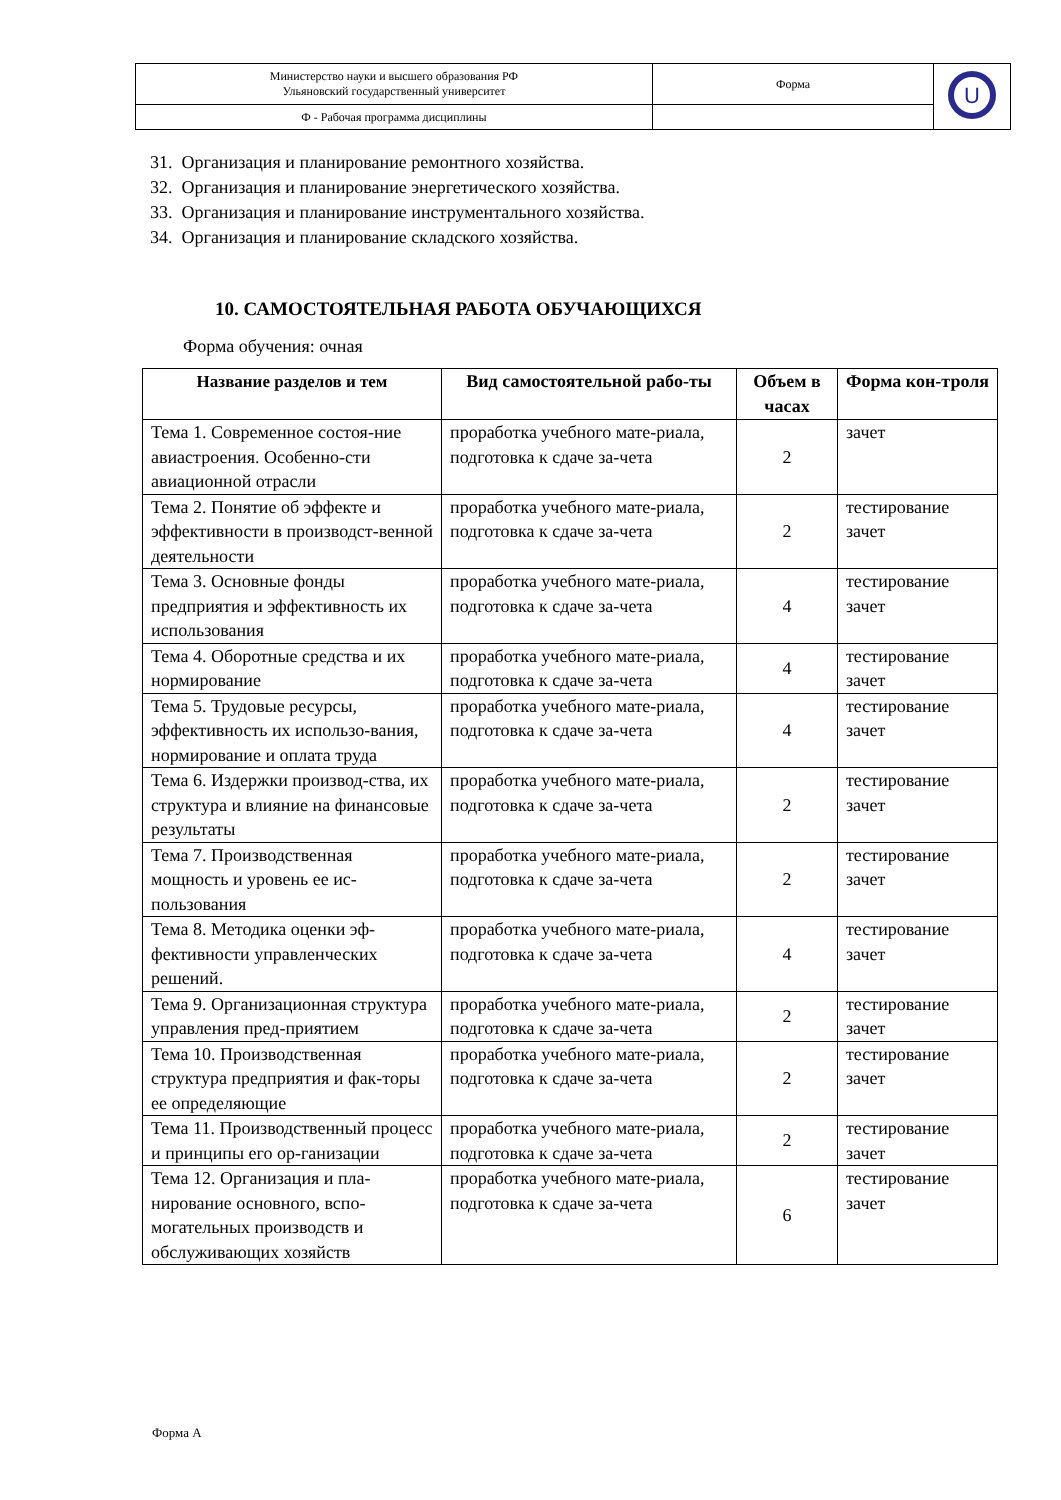| Министерство науки и высшего образования РФ Ульяновский государственный университет | Форма | U |
| Ф - Рабочая программа дисциплины | | |
31. Организация и планирование ремонтного хозяйства.
32. Организация и планирование энергетического хозяйства.
33. Организация и планирование инструментального хозяйства.
34. Организация и планирование складского хозяйства.
10. САМОСТОЯТЕЛЬНАЯ РАБОТА ОБУЧАЮЩИХСЯ
Форма обучения: очная
| Название разделов и тем | Вид самостоятельной рабо-ты | Объем в часах | Форма кон-троля |
| --- | --- | --- | --- |
| Тема 1. Современное состоя-ние авиастроения. Особенно-сти авиационной отрасли | проработка учебного мате-риала, подготовка к сдаче за-чета | 2 | зачет |
| Тема 2. Понятие об эффекте и эффективности в производст-венной деятельности | проработка учебного мате-риала, подготовка к сдаче за-чета | 2 | тестирование зачет |
| Тема 3. Основные фонды предприятия и эффективность их использования | проработка учебного мате-риала, подготовка к сдаче за-чета | 4 | тестирование зачет |
| Тема 4. Оборотные средства и их нормирование | проработка учебного мате-риала, подготовка к сдаче за-чета | 4 | тестирование зачет |
| Тема 5. Трудовые ресурсы, эффективность их использо-вания, нормирование и оплата труда | проработка учебного мате-риала, подготовка к сдаче за-чета | 4 | тестирование зачет |
| Тема 6. Издержки производ-ства, их структура и влияние на финансовые результаты | проработка учебного мате-риала, подготовка к сдаче за-чета | 2 | тестирование зачет |
| Тема 7. Производственная мощность и уровень ее ис-пользования | проработка учебного мате-риала, подготовка к сдаче за-чета | 2 | тестирование зачет |
| Тема 8. Методика оценки эф-фективности управленческих решений. | проработка учебного мате-риала, подготовка к сдаче за-чета | 4 | тестирование зачет |
| Тема 9. Организационная структура управления пред-приятием | проработка учебного мате-риала, подготовка к сдаче за-чета | 2 | тестирование зачет |
| Тема 10. Производственная структура предприятия и фак-торы ее определяющие | проработка учебного мате-риала, подготовка к сдаче за-чета | 2 | тестирование зачет |
| Тема 11. Производственный процесс и принципы его ор-ганизации | проработка учебного мате-риала, подготовка к сдаче за-чета | 2 | тестирование зачет |
| Тема 12. Организация и пла-нирование основного, вспо-могательных производств и обслуживающих хозяйств | проработка учебного мате-риала, подготовка к сдаче за-чета | 6 | тестирование зачет |
Форма А